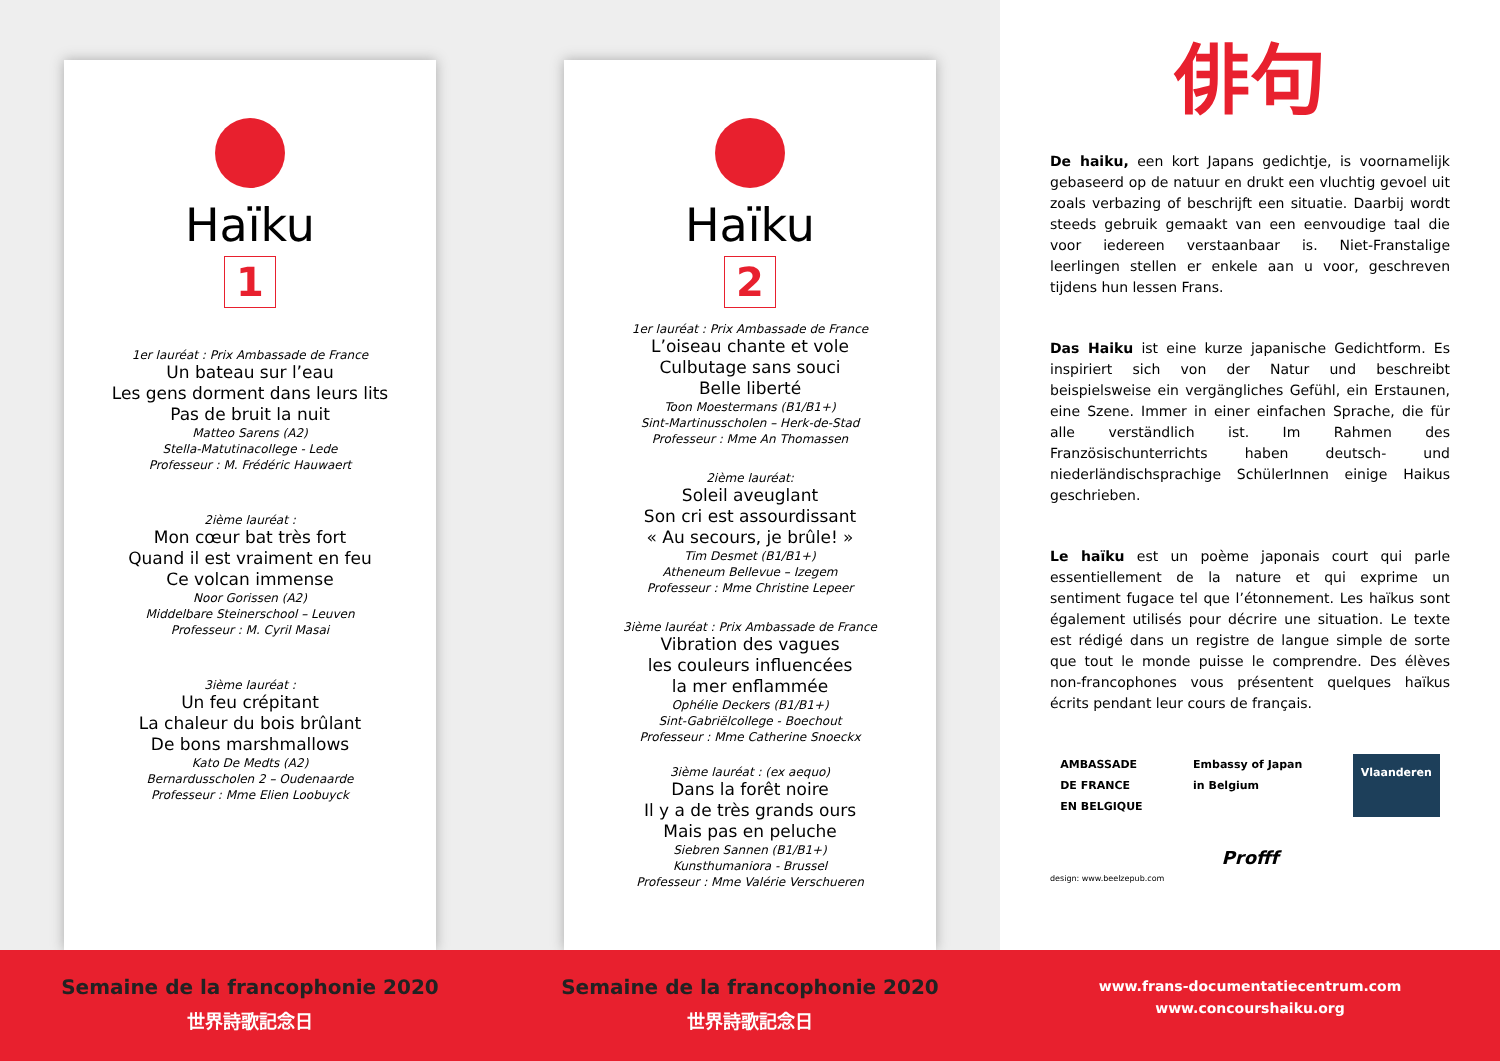Haïku
1
1er lauréat : Prix Ambassade de France
Un bateau sur l’eau
Les gens dorment dans leurs lits
Pas de bruit la nuit
Matteo Sarens (A2)
Stella-Matutinacollege - Lede
Professeur : M. Frédéric Hauwaert
2ième lauréat :
Mon cœur bat très fort
Quand il est vraiment en feu
Ce volcan immense
Noor Gorissen (A2)
Middelbare Steinerschool – Leuven
Professeur : M. Cyril Masai
3ième lauréat :
Un feu crépitant
La chaleur du bois brûlant
De bons marshmallows
Kato De Medts (A2)
Bernardusscholen 2 – Oudenaarde
Professeur : Mme Elien Loobuyck
Haïku
2
1er lauréat : Prix Ambassade de France
L’oiseau chante et vole
Culbutage sans souci
Belle liberté
Toon Moestermans (B1/B1+)
Sint-Martinusscholen – Herk-de-Stad
Professeur : Mme An Thomassen
2ième lauréat:
Soleil aveuglant
Son cri est assourdissant
« Au secours, je brûle! »
Tim Desmet (B1/B1+)
Atheneum Bellevue – Izegem
Professeur : Mme Christine Lepeer
3ième lauréat : Prix Ambassade de France
Vibration des vagues
les couleurs influencées
la mer enflammée
Ophélie Deckers (B1/B1+)
Sint-Gabriëlcollege - Boechout
Professeur : Mme Catherine Snoeckx
3ième lauréat : (ex aequo)
Dans la forêt noire
Il y a de très grands ours
Mais pas en peluche
Siebren Sannen (B1/B1+)
Kunsthumaniora - Brussel
Professeur : Mme Valérie Verschueren
俳句
De haiku, een kort Japans gedichtje, is voornamelijk gebaseerd op de natuur en drukt een vluchtig gevoel uit zoals verbazing of beschrijft een situatie. Daarbij wordt steeds gebruik gemaakt van een eenvoudige taal die voor iedereen verstaanbaar is. Niet-Franstalige leerlingen stellen er enkele aan u voor, geschreven tijdens hun lessen Frans.
Das Haiku ist eine kurze japanische Gedichtform. Es inspiriert sich von der Natur und beschreibt beispielsweise ein vergängliches Gefühl, ein Erstaunen, eine Szene. Immer in einer einfachen Sprache, die für alle verständlich ist. Im Rahmen des Französischunterrichts haben deutsch- und niederländischsprachige SchülerInnen einige Haikus geschrieben.
Le haïku est un poème japonais court qui parle essentiellement de la nature et qui exprime un sentiment fugace tel que l’étonnement. Les haïkus sont également utilisés pour décrire une situation. Le texte est rédigé dans un registre de langue simple de sorte que tout le monde puisse le comprendre. Des élèves non-francophones vous présentent quelques haïkus écrits pendant leur cours de français.
AMBASSADE
DE FRANCE
EN BELGIQUE
Embassy of Japan
in Belgium
Vlaanderen
Profff
design: www.beelzepub.com
Semaine de la francophonie 2020
世界詩歌記念日
Semaine de la francophonie 2020
世界詩歌記念日
www.frans-documentatiecentrum.com
www.concourshaiku.org